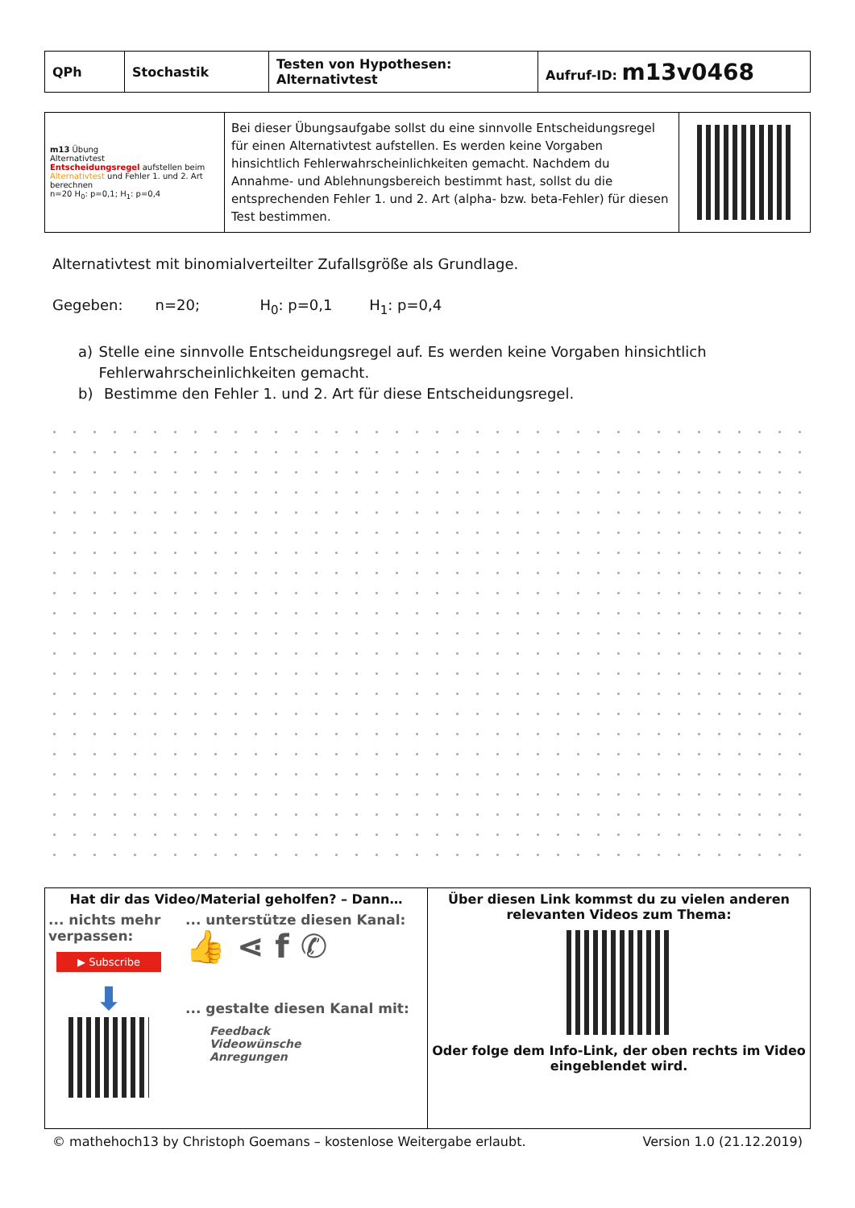| QPh | Stochastik | Testen von Hypothesen: Alternativtest | Aufruf-ID: m13v0468 |
| m13 Übung Alternativtest Entscheidungsregel aufstellen beim Alternativtest und Fehler 1. und 2. Art berechnen n=20 H<sub>0</sub>: p=0,1; H<sub>1</sub>: p=0,4 | Bei dieser Übungsaufgabe sollst du eine sinnvolle Entscheidungsregel für einen Alternativtest aufstellen. Es werden keine Vorgaben hinsichtlich Fehlerwahrscheinlichkeiten gemacht. Nachdem du Annahme- und Ablehnungsbereich bestimmt hast, sollst du die entsprechenden Fehler 1. und 2. Art (alpha- bzw. beta-Fehler) für diesen Test bestimmen. | |
Alternativtest mit binomialverteilter Zufallsgröße als Grundlage.
Gegeben: n=20; H<sub>0</sub>: p=0,1 H<sub>1</sub>: p=0,4
a) Stelle eine sinnvolle Entscheidungsregel auf. Es werden keine Vorgaben hinsichtlich Fehlerwahrscheinlichkeiten gemacht.
b) Bestimme den Fehler 1. und 2. Art für diese Entscheidungsregel.
| Hat dir das Video/Material geholfen? – Dann… ... nichts mehr verpassen: ▶ Subscribe ⬇ ... unterstütze diesen Kanal: 👍 ⋖ f ✆ ... gestalte diesen Kanal mit: Feedback Videowünsche Anregungen | Über diesen Link kommst du zu vielen anderen relevanten Videos zum Thema: Oder folge dem Info-Link, der oben rechts im Video eingeblendet wird. |
© mathehoch13 by Christoph Goemans – kostenlose Weitergabe erlaubt. Version 1.0 (21.12.2019)